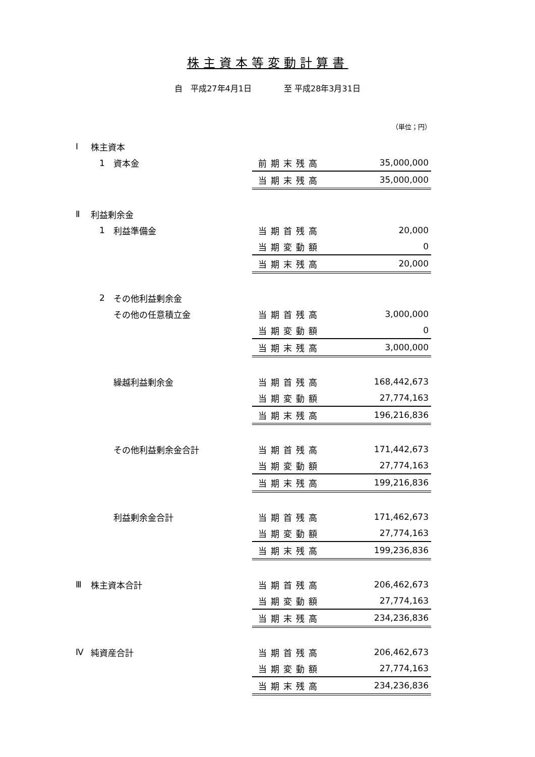株主資本等変動計算書
自　平成27年4月1日　　　　至 平成28年3月31日
（単位；円）
| Ⅰ | 株主資本 | | | |
| | 1 | 資本金 | 前期末残高 | 35,000,000 |
| | | | 当期末残高 | 35,000,000 |
| Ⅱ | 利益剰余金 | | | |
| | 1 | 利益準備金 | 当期首残高 | 20,000 |
| | | | 当期変動額 | 0 |
| | | | 当期末残高 | 20,000 |
| | 2 | その他利益剰余金 | | |
| | | その他の任意積立金 | 当期首残高 | 3,000,000 |
| | | | 当期変動額 | 0 |
| | | | 当期末残高 | 3,000,000 |
| | | 繰越利益剰余金 | 当期首残高 | 168,442,673 |
| | | | 当期変動額 | 27,774,163 |
| | | | 当期末残高 | 196,216,836 |
| | | その他利益剰余金合計 | 当期首残高 | 171,442,673 |
| | | | 当期変動額 | 27,774,163 |
| | | | 当期末残高 | 199,216,836 |
| | | 利益剰余金合計 | 当期首残高 | 171,462,673 |
| | | | 当期変動額 | 27,774,163 |
| | | | 当期末残高 | 199,236,836 |
| Ⅲ | 株主資本合計 | | 当期首残高 | 206,462,673 |
| | | | 当期変動額 | 27,774,163 |
| | | | 当期末残高 | 234,236,836 |
| Ⅳ | 純資産合計 | | 当期首残高 | 206,462,673 |
| | | | 当期変動額 | 27,774,163 |
| | | | 当期末残高 | 234,236,836 |